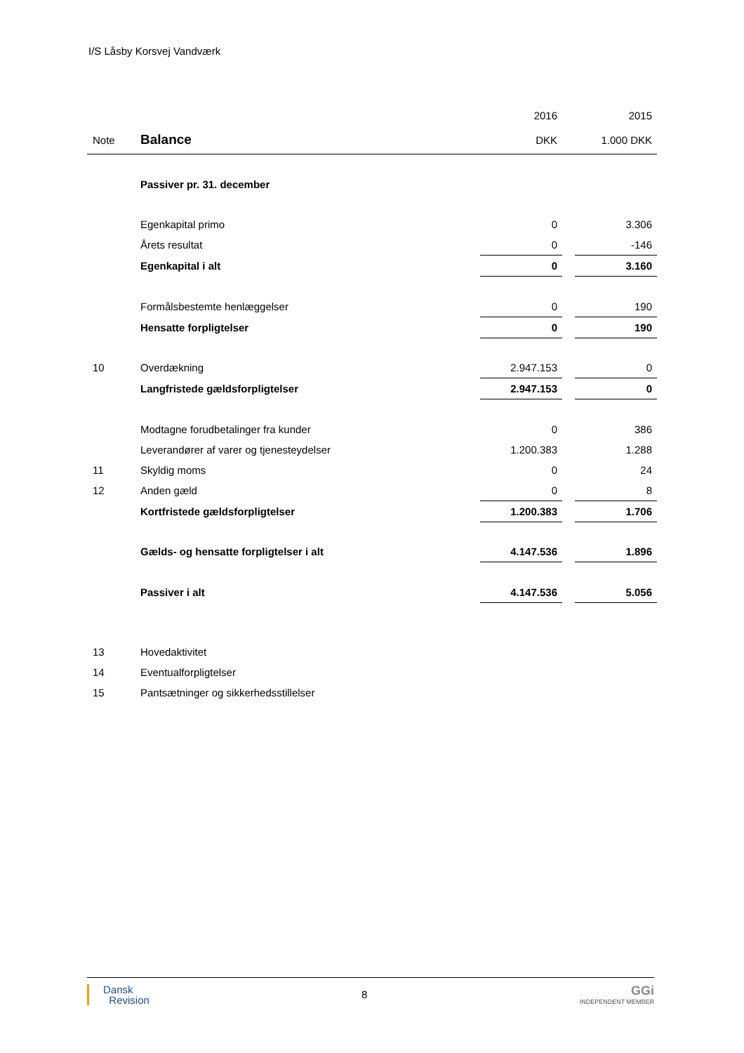I/S Låsby Korsvej Vandværk
| | | 2016 | | 2015 |
| --- | --- | --- | --- | --- |
| Note | Balance | DKK | | 1.000 DKK |
| | Passiver pr. 31. december | | | |
| | Egenkapital primo | 0 | | 3.306 |
| | Årets resultat | 0 | | -146 |
| | Egenkapital i alt | 0 | | 3.160 |
| | Formålsbestemte henlæggelser | 0 | | 190 |
| | Hensatte forpligtelser | 0 | | 190 |
| 10 | Overdækning | 2.947.153 | | 0 |
| | Langfristede gældsforpligtelser | 2.947.153 | | 0 |
| | Modtagne forudbetalinger fra kunder | 0 | | 386 |
| | Leverandører af varer og tjenesteydelser | 1.200.383 | | 1.288 |
| 11 | Skyldig moms | 0 | | 24 |
| 12 | Anden gæld | 0 | | 8 |
| | Kortfristede gældsforpligtelser | 1.200.383 | | 1.706 |
| | Gælds- og hensatte forpligtelser i alt | 4.147.536 | | 1.896 |
| | Passiver i alt | 4.147.536 | | 5.056 |
| 13 | Hovedaktivitet | | | |
| 14 | Eventualforpligtelser | | | |
| 15 | Pantsætninger og sikkerhedsstillelser | | | |
Dansk
Revision
8
GGi
INDEPENDENT MEMBER